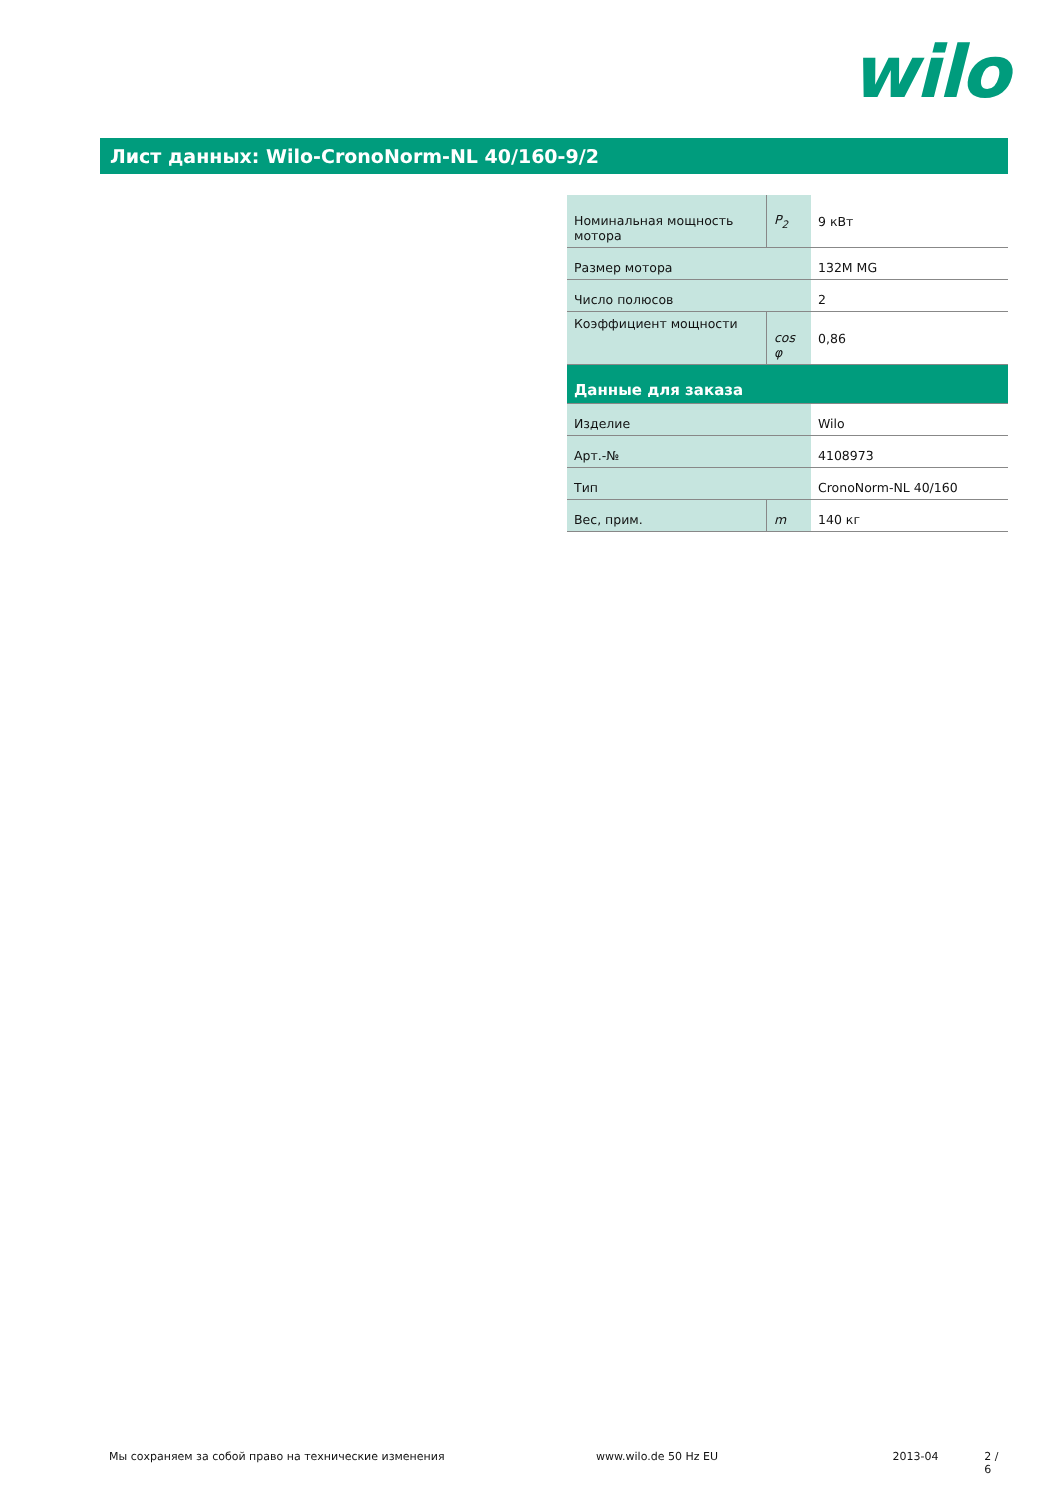wilo
Лист данных: Wilo-CronoNorm-NL 40/160-9/2
| Номинальная мощность мотора | P<sub>2</sub> | 9 кВт |
| Размер мотора | | 132M MG |
| Число полюсов | | 2 |
| Коэффициент мощности | cos φ | 0,86 |
| Данные для заказа | | |
| Изделие | | Wilo |
| Арт.-№ | | 4108973 |
| Тип | | CronoNorm-NL 40/160 |
| Вес, прим. | m | 140 кг |
Мы сохраняем за собой право на технические изменения www.wilo.de 50 Hz EU 2013-04 2 / 6